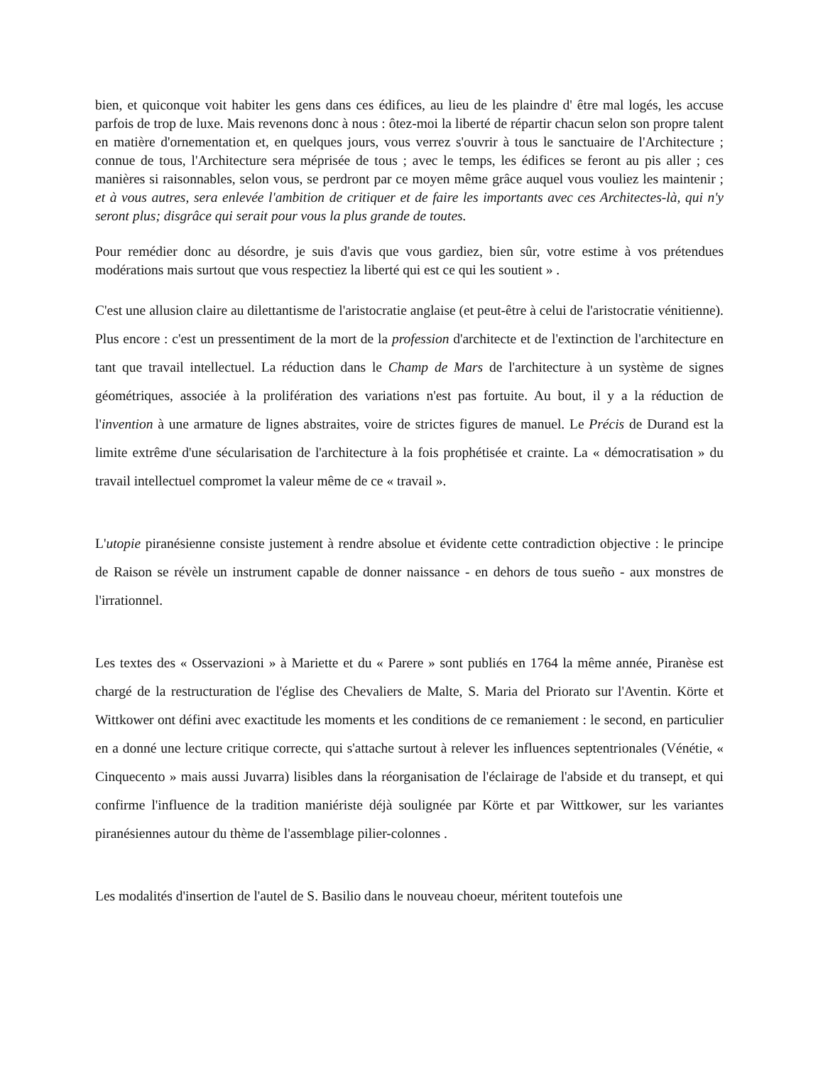bien, et quiconque voit habiter les gens dans ces édifices, au lieu de les plaindre d' être mal logés, les accuse parfois de trop de luxe. Mais revenons donc à nous : ôtez-moi la liberté de répartir chacun selon son propre talent en matière d'ornementation et, en quelques jours, vous verrez s'ouvrir à tous le sanctuaire de l'Architecture ; connue de tous, l'Architecture sera méprisée de tous ; avec le temps, les édifices se feront au pis aller ; ces manières si raisonnables, selon vous, se perdront par ce moyen même grâce auquel vous vouliez les maintenir ; et à vous autres, sera enlevée l'ambition de critiquer et de faire les importants avec ces Architectes-là, qui n'y seront plus; disgrâce qui serait pour vous la plus grande de toutes.
Pour remédier donc au désordre, je suis d'avis que vous gardiez, bien sûr, votre estime à vos prétendues modérations mais surtout que vous respectiez la liberté qui est ce qui les soutient » .
C'est une allusion claire au dilettantisme de l'aristocratie anglaise (et peut-être à celui de l'aristocratie vénitienne). Plus encore : c'est un pressentiment de la mort de la profession d'architecte et de l'extinction de l'architecture en tant que travail intellectuel. La réduction dans le Champ de Mars de l'architecture à un système de signes géométriques, associée à la prolifération des variations n'est pas fortuite. Au bout, il y a la réduction de l'invention à une armature de lignes abstraites, voire de strictes figures de manuel. Le Précis de Durand est la limite extrême d'une sécularisation de l'architecture à la fois prophétisée et crainte. La « démocratisation » du travail intellectuel compromet la valeur même de ce « travail ».
L'utopie piranésienne consiste justement à rendre absolue et évidente cette contradiction objective : le principe de Raison se révèle un instrument capable de donner naissance - en dehors de tous sueño - aux monstres de l'irrationnel.
Les textes des « Osservazioni » à Mariette et du « Parere » sont publiés en 1764 la même année, Piranèse est chargé de la restructuration de l'église des Chevaliers de Malte, S. Maria del Priorato sur l'Aventin. Körte et Wittkower ont défini avec exactitude les moments et les conditions de ce remaniement : le second, en particulier en a donné une lecture critique correcte, qui s'attache surtout à relever les influences septentrionales (Vénétie, « Cinquecento » mais aussi Juvarra) lisibles dans la réorganisation de l'éclairage de l'abside et du transept, et qui confirme l'influence de la tradition maniériste déjà soulignée par Körte et par Wittkower, sur les variantes piranésiennes autour du thème de l'assemblage pilier-colonnes .
Les modalités d'insertion de l'autel de S. Basilio dans le nouveau choeur, méritent toutefois une